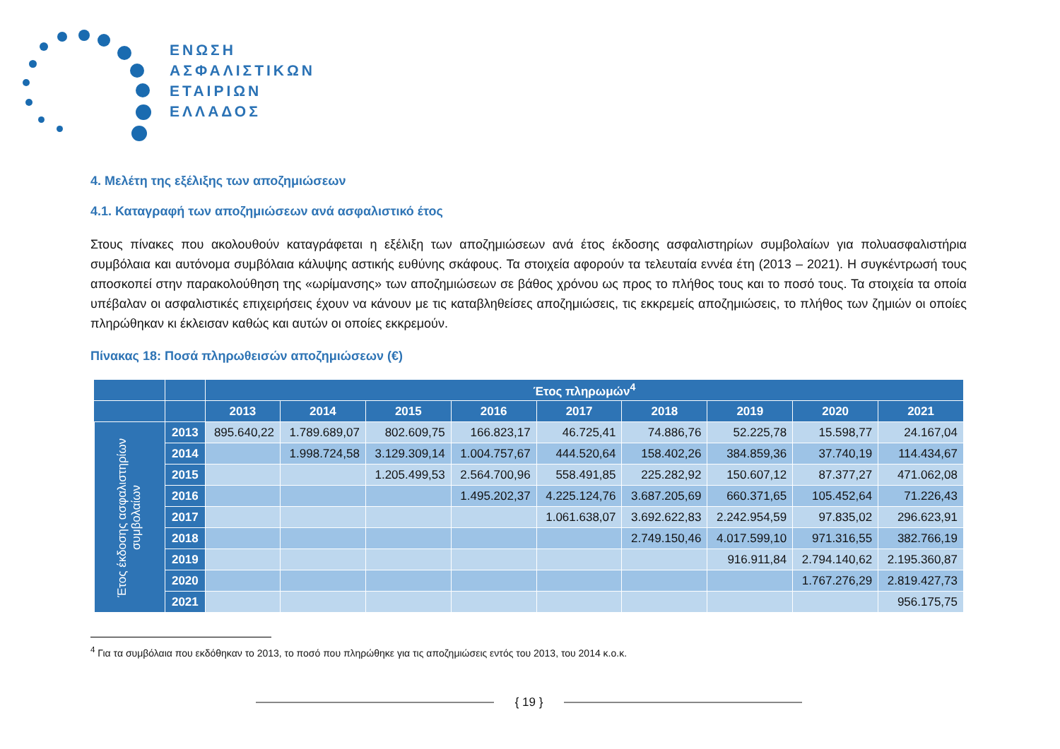ΕΝΩΣΗ
ΑΣΦΑΛΙΣΤΙΚΩΝ
ΕΤΑΙΡΙΩΝ
ΕΛΛΑΔΟΣ
4. Μελέτη της εξέλιξης των αποζημιώσεων
4.1. Καταγραφή των αποζημιώσεων ανά ασφαλιστικό έτος
Στους πίνακες που ακολουθούν καταγράφεται η εξέλιξη των αποζημιώσεων ανά έτος έκδοσης ασφαλιστηρίων συμβολαίων για πολυασφαλιστήρια συμβόλαια και αυτόνομα συμβόλαια κάλυψης αστικής ευθύνης σκάφους. Τα στοιχεία αφορούν τα τελευταία εννέα έτη (2013 – 2021). Η συγκέντρωσή τους αποσκοπεί στην παρακολούθηση της «ωρίμανσης» των αποζημιώσεων σε βάθος χρόνου ως προς το πλήθος τους και το ποσό τους. Τα στοιχεία τα οποία υπέβαλαν οι ασφαλιστικές επιχειρήσεις έχουν να κάνουν με τις καταβληθείσες αποζημιώσεις, τις εκκρεμείς αποζημιώσεις, το πλήθος των ζημιών οι οποίες πληρώθηκαν κι έκλεισαν καθώς και αυτών οι οποίες εκκρεμούν.
Πίνακας 18: Ποσά πληρωθεισών αποζημιώσεων (€)
| | | Έτος πληρωμών<sup>4</sup> | | | | | | | | |
| --- | --- | --- | --- | --- | --- | --- | --- | --- | --- | --- |
| | | 2013 | 2014 | 2015 | 2016 | 2017 | 2018 | 2019 | 2020 | 2021 |
| Έτος έκδοσης ασφαλιστηρίων συμβολαίων | 2013 | 895.640,22 | 1.789.689,07 | 802.609,75 | 166.823,17 | 46.725,41 | 74.886,76 | 52.225,78 | 15.598,77 | 24.167,04 |
| | 2014 | | 1.998.724,58 | 3.129.309,14 | 1.004.757,67 | 444.520,64 | 158.402,26 | 384.859,36 | 37.740,19 | 114.434,67 |
| | 2015 | | | 1.205.499,53 | 2.564.700,96 | 558.491,85 | 225.282,92 | 150.607,12 | 87.377,27 | 471.062,08 |
| | 2016 | | | | 1.495.202,37 | 4.225.124,76 | 3.687.205,69 | 660.371,65 | 105.452,64 | 71.226,43 |
| | 2017 | | | | | 1.061.638,07 | 3.692.622,83 | 2.242.954,59 | 97.835,02 | 296.623,91 |
| | 2018 | | | | | | 2.749.150,46 | 4.017.599,10 | 971.316,55 | 382.766,19 |
| | 2019 | | | | | | | 916.911,84 | 2.794.140,62 | 2.195.360,87 |
| | 2020 | | | | | | | | 1.767.276,29 | 2.819.427,73 |
| | 2021 | | | | | | | | | 956.175,75 |
<sup>4</sup> Για τα συμβόλαια που εκδόθηκαν το 2013, το ποσό που πληρώθηκε για τις αποζημιώσεις εντός του 2013, του 2014 κ.ο.κ.
{ 19 }